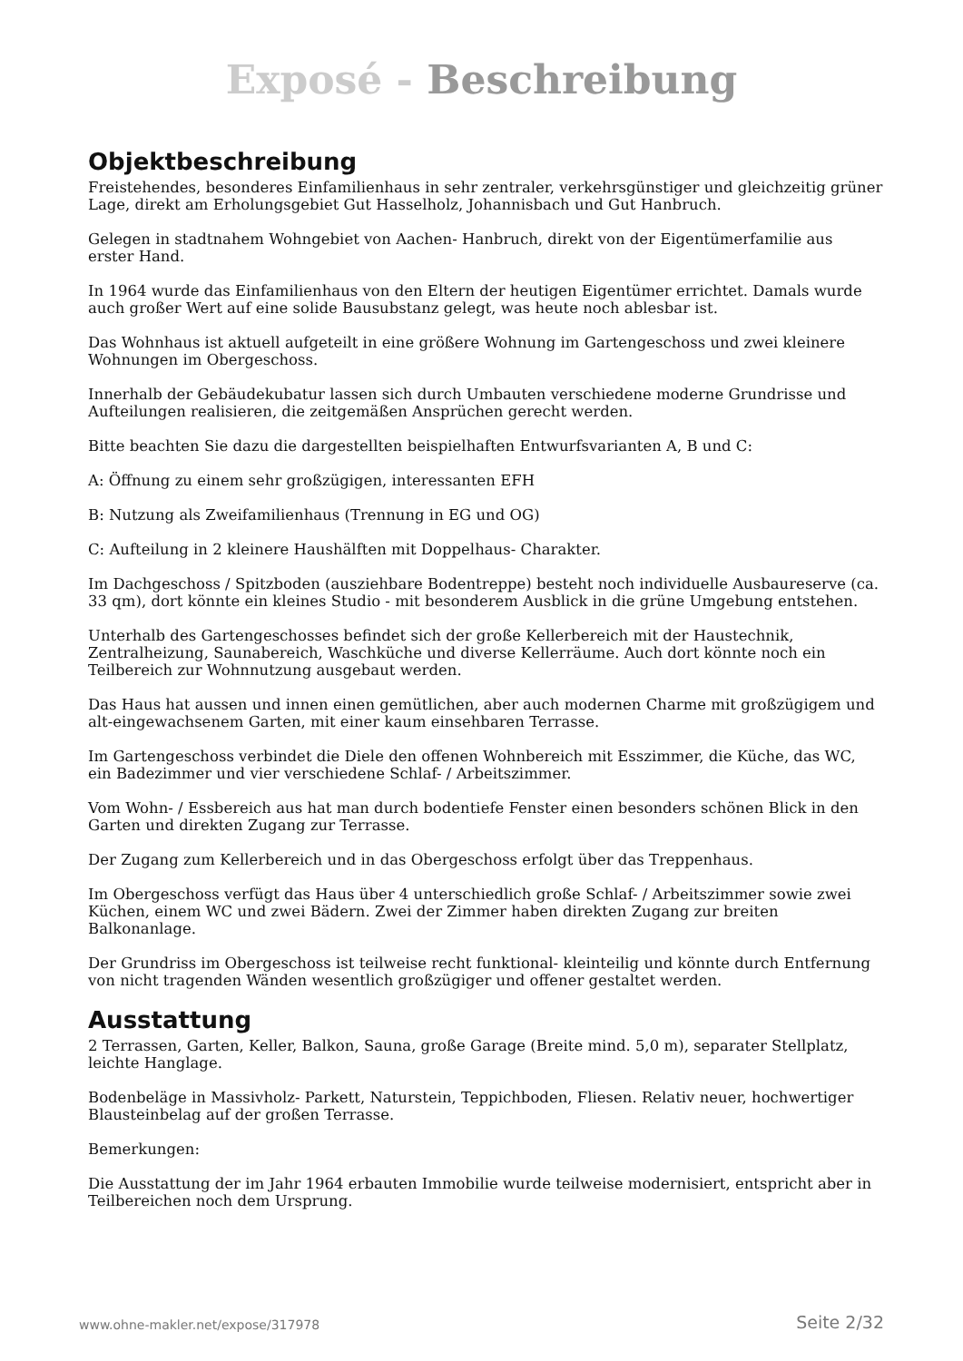Exposé - Beschreibung
Objektbeschreibung
Freistehendes, besonderes Einfamilienhaus in sehr zentraler, verkehrsgünstiger und gleichzeitig grüner Lage, direkt am Erholungsgebiet Gut Hasselholz, Johannisbach und Gut Hanbruch.
Gelegen in stadtnahem Wohngebiet von Aachen- Hanbruch, direkt von der Eigentümerfamilie aus erster Hand.
In 1964 wurde das Einfamilienhaus von den Eltern der heutigen Eigentümer errichtet. Damals wurde auch großer Wert auf eine solide Bausubstanz gelegt, was heute noch ablesbar ist.
Das Wohnhaus ist aktuell aufgeteilt in eine größere Wohnung im Gartengeschoss und zwei kleinere Wohnungen im Obergeschoss.
Innerhalb der Gebäudekubatur lassen sich durch Umbauten verschiedene moderne Grundrisse und Aufteilungen realisieren, die zeitgemäßen Ansprüchen gerecht werden.
Bitte beachten Sie dazu die dargestellten beispielhaften Entwurfsvarianten A, B und C:
A: Öffnung zu einem sehr großzügigen, interessanten EFH
B: Nutzung als Zweifamilienhaus (Trennung in EG und OG)
C: Aufteilung in 2 kleinere Haushälften mit Doppelhaus- Charakter.
Im Dachgeschoss / Spitzboden (ausziehbare Bodentreppe) besteht noch individuelle Ausbaureserve (ca. 33 qm), dort könnte ein kleines Studio - mit besonderem Ausblick in die grüne Umgebung entstehen.
Unterhalb des Gartengeschosses befindet sich der große Kellerbereich mit der Haustechnik, Zentralheizung, Saunabereich, Waschküche und diverse Kellerräume. Auch dort könnte noch ein Teilbereich zur Wohnnutzung ausgebaut werden.
Das Haus hat aussen und innen einen gemütlichen, aber auch modernen Charme mit großzügigem und alt-eingewachsenem Garten, mit einer kaum einsehbaren Terrasse.
Im Gartengeschoss verbindet die Diele den offenen Wohnbereich mit Esszimmer, die Küche, das WC, ein Badezimmer und vier verschiedene Schlaf- / Arbeitszimmer.
Vom Wohn- / Essbereich aus hat man durch bodentiefe Fenster einen besonders schönen Blick in den Garten und direkten Zugang zur Terrasse.
Der Zugang zum Kellerbereich und in das Obergeschoss erfolgt über das Treppenhaus.
Im Obergeschoss verfügt das Haus über 4 unterschiedlich große Schlaf- / Arbeitszimmer sowie zwei Küchen, einem WC und zwei Bädern. Zwei der Zimmer haben direkten Zugang zur breiten Balkonanlage.
Der Grundriss im Obergeschoss ist teilweise recht funktional- kleinteilig und könnte durch Entfernung von nicht tragenden Wänden wesentlich großzügiger und offener gestaltet werden.
Ausstattung
2 Terrassen, Garten, Keller, Balkon, Sauna, große Garage (Breite mind. 5,0 m), separater Stellplatz, leichte Hanglage.
Bodenbeläge in Massivholz- Parkett, Naturstein, Teppichboden, Fliesen. Relativ neuer, hochwertiger Blausteinbelag auf der großen Terrasse.
Bemerkungen:
Die Ausstattung der im Jahr 1964 erbauten Immobilie wurde teilweise modernisiert, entspricht aber in Teilbereichen noch dem Ursprung.
www.ohne-makler.net/expose/317978 Seite 2/32